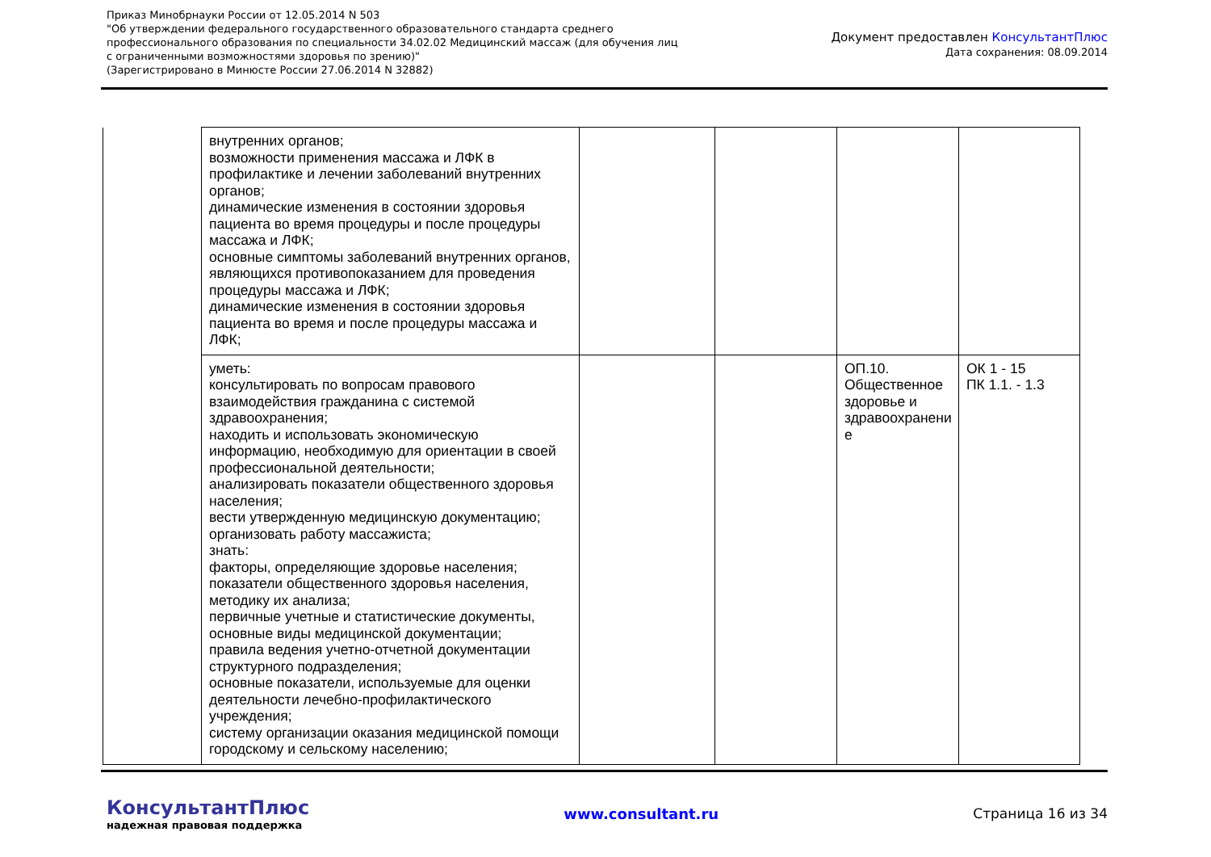Приказ Минобрнауки России от 12.05.2014 N 503
"Об утверждении федерального государственного образовательного стандарта среднего
профессионального образования по специальности 34.02.02 Медицинский массаж (для обучения лиц
с ограниченными возможностями здоровья по зрению)"
(Зарегистрировано в Минюсте России 27.06.2014 N 32882)
Документ предоставлен КонсультантПлюс
Дата сохранения: 08.09.2014
| | внутренних органов; возможности применения массажа и ЛФК в профилактике и лечении заболеваний внутренних органов; динамические изменения в состоянии здоровья пациента во время процедуры и после процедуры массажа и ЛФК; основные симптомы заболеваний внутренних органов, являющихся противопоказанием для проведения процедуры массажа и ЛФК; динамические изменения в состоянии здоровья пациента во время и после процедуры массажа и ЛФК; | | | | |
| | уметь: консультировать по вопросам правового взаимодействия гражданина с системой здравоохранения; находить и использовать экономическую информацию, необходимую для ориентации в своей профессиональной деятельности; анализировать показатели общественного здоровья населения; вести утвержденную медицинскую документацию; организовать работу массажиста; знать: факторы, определяющие здоровье населения; показатели общественного здоровья населения, методику их анализа; первичные учетные и статистические документы, основные виды медицинской документации; правила ведения учетно-отчетной документации структурного подразделения; основные показатели, используемые для оценки деятельности лечебно-профилактического учреждения; систему организации оказания медицинской помощи городскому и сельскому населению; | | | ОП.10. Общественное здоровье и здравоохранени е | ОК 1 - 15 ПК 1.1. - 1.3 |
КонсультантПлюс
надежная правовая поддержка
www.consultant.ru Страница 16 из 34